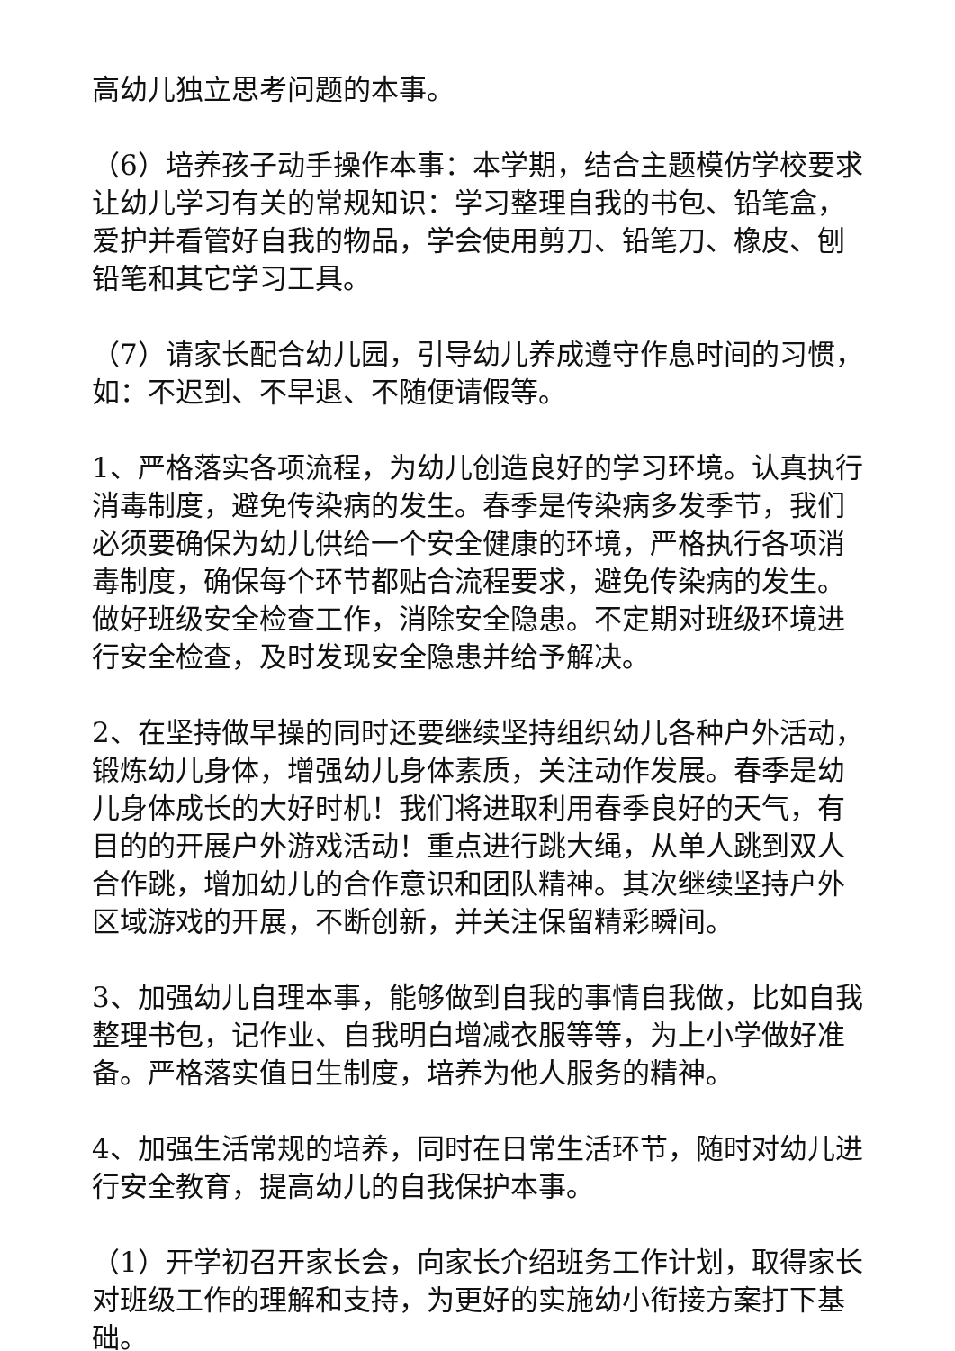高幼儿独立思考问题的本事。
（6）培养孩子动手操作本事：本学期，结合主题模仿学校要求让幼儿学习有关的常规知识：学习整理自我的书包、铅笔盒，爱护并看管好自我的物品，学会使用剪刀、铅笔刀、橡皮、刨铅笔和其它学习工具。
（7）请家长配合幼儿园，引导幼儿养成遵守作息时间的习惯，如：不迟到、不早退、不随便请假等。
1、严格落实各项流程，为幼儿创造良好的学习环境。认真执行消毒制度，避免传染病的发生。春季是传染病多发季节，我们必须要确保为幼儿供给一个安全健康的环境，严格执行各项消毒制度，确保每个环节都贴合流程要求，避免传染病的发生。做好班级安全检查工作，消除安全隐患。不定期对班级环境进行安全检查，及时发现安全隐患并给予解决。
2、在坚持做早操的同时还要继续坚持组织幼儿各种户外活动，锻炼幼儿身体，增强幼儿身体素质，关注动作发展。春季是幼儿身体成长的大好时机！我们将进取利用春季良好的天气，有目的的开展户外游戏活动！重点进行跳大绳，从单人跳到双人合作跳，增加幼儿的合作意识和团队精神。其次继续坚持户外区域游戏的开展，不断创新，并关注保留精彩瞬间。
3、加强幼儿自理本事，能够做到自我的事情自我做，比如自我整理书包，记作业、自我明白增减衣服等等，为上小学做好准备。严格落实值日生制度，培养为他人服务的精神。
4、加强生活常规的培养，同时在日常生活环节，随时对幼儿进行安全教育，提高幼儿的自我保护本事。
（1）开学初召开家长会，向家长介绍班务工作计划，取得家长对班级工作的理解和支持，为更好的实施幼小衔接方案打下基础。